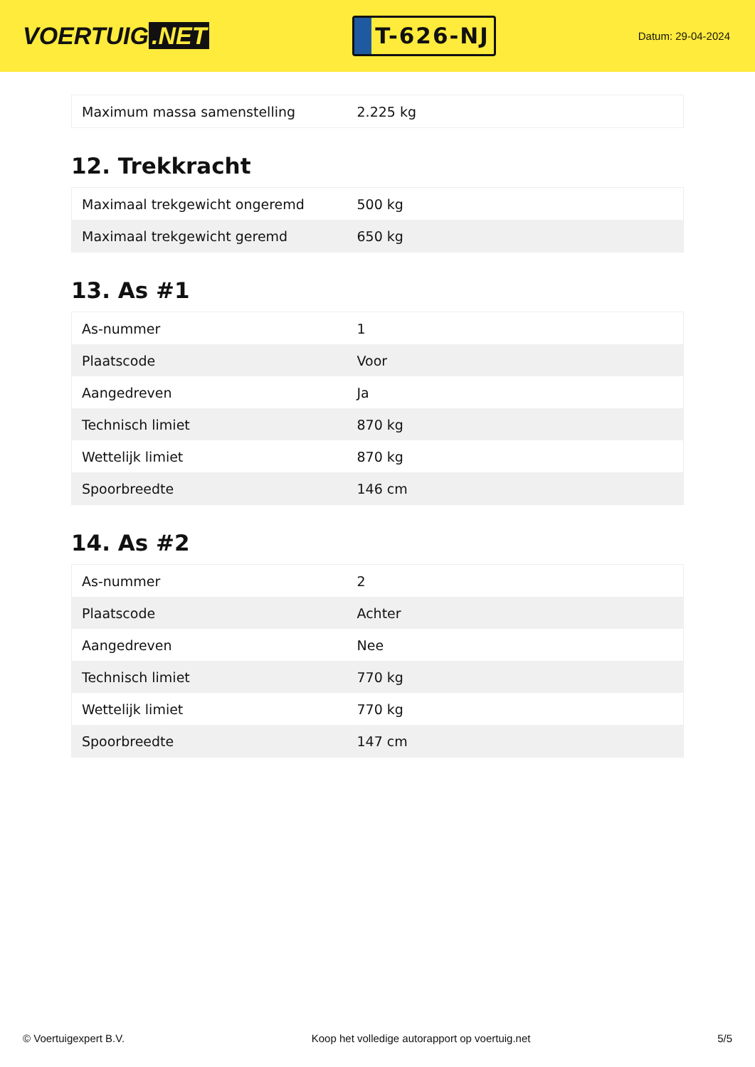VOERTUIG.NET
T-626-NJ
Datum: 29-04-2024
| Maximum massa samenstelling | 2.225 kg |
12. Trekkracht
| Maximaal trekgewicht ongeremd | 500 kg |
| Maximaal trekgewicht geremd | 650 kg |
13. As #1
| As-nummer | 1 |
| Plaatscode | Voor |
| Aangedreven | Ja |
| Technisch limiet | 870 kg |
| Wettelijk limiet | 870 kg |
| Spoorbreedte | 146 cm |
14. As #2
| As-nummer | 2 |
| Plaatscode | Achter |
| Aangedreven | Nee |
| Technisch limiet | 770 kg |
| Wettelijk limiet | 770 kg |
| Spoorbreedte | 147 cm |
© Voertuigexpert B.V. Koop het volledige autorapport op voertuig.net 5/5